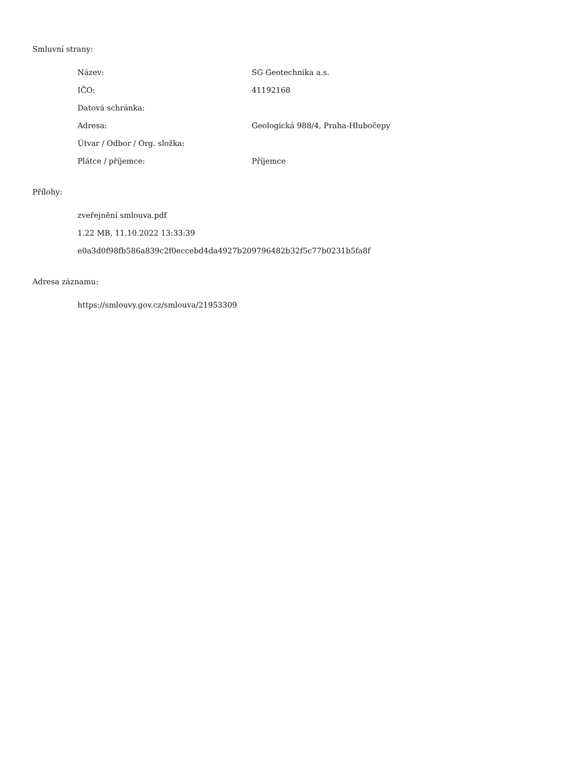Smluvní strany:
| Název: | SG Geotechnika a.s. |
| IČO: | 41192168 |
| Datová schránka: | |
| Adresa: | Geologická 988/4, Praha-Hlubočepy |
| Útvar / Odbor / Org. složka: | |
| Plátce / příjemce: | Příjemce |
Přílohy:
zveřejnění smlouva.pdf
1.22 MB, 11.10.2022 13:33:39
e0a3d0f98fb586a839c2f0eccebd4da4927b209796482b32f5c77b0231b5fa8f
Adresa záznamu:
https://smlouvy.gov.cz/smlouva/21953309